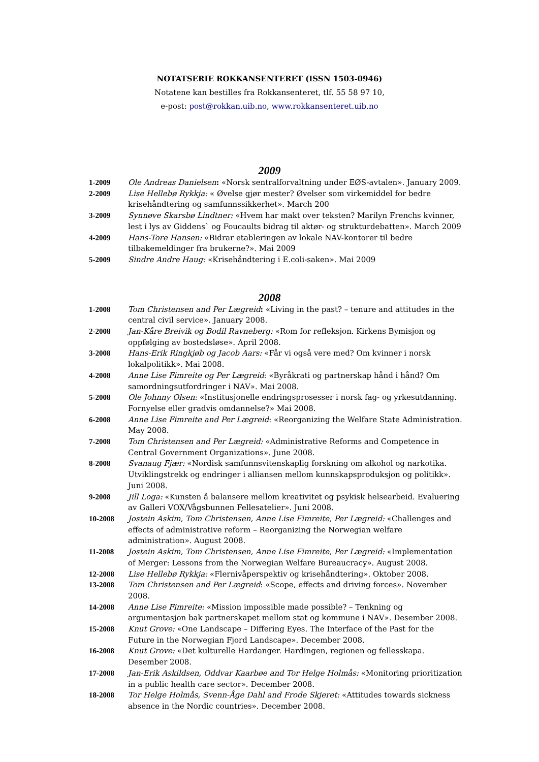NOTATSERIE ROKKANSENTERET (ISSN 1503-0946)
Notatene kan bestilles fra Rokkansenteret, tlf. 55 58 97 10,
e-post: post@rokkan.uib.no, www.rokkansenteret.uib.no
2009
1-2009 Ole Andreas Danielsen: «Norsk sentralforvaltning under EØS-avtalen». January 2009.
2-2009 Lise Hellebø Rykkja: « Øvelse gjør mester? Øvelser som virkemiddel for bedre krisehåndtering og samfunnssikkerhet». March 200
3-2009 Synnøve Skarsbø Lindtner: «Hvem har makt over teksten? Marilyn Frenchs kvinner, lest i lys av Giddens` og Foucaults bidrag til aktør- og strukturdebatten». March 2009
4-2009 Hans-Tore Hansen: «Bidrar etableringen av lokale NAV-kontorer til bedre tilbakemeldinger fra brukerne?». Mai 2009
5-2009 Sindre Andre Haug: «Krisehåndtering i E.coli-saken». Mai 2009
2008
1-2008 Tom Christensen and Per Lægreid: «Living in the past? – tenure and attitudes in the central civil service». January 2008.
2-2008 Jan-Kåre Breivik og Bodil Ravneberg: «Rom for refleksjon. Kirkens Bymisjon og oppfølging av bostedsløse». April 2008.
3-2008 Hans-Erik Ringkjøb og Jacob Aars: «Får vi også vere med? Om kvinner i norsk lokalpolitikk». Mai 2008.
4-2008 Anne Lise Fimreite og Per Lægreid: «Byråkrati og partnerskap hånd i hånd? Om samordningsutfordringer i NAV». Mai 2008.
5-2008 Ole Johnny Olsen: «Institusjonelle endringsprosesser i norsk fag- og yrkesutdanning. Fornyelse eller gradvis omdannelse?» Mai 2008.
6-2008 Anne Lise Fimreite and Per Lægreid: «Reorganizing the Welfare State Administration. May 2008.
7-2008 Tom Christensen and Per Lægreid: «Administrative Reforms and Competence in Central Government Organizations». June 2008.
8-2008 Svanaug Fjær: «Nordisk samfunnsvitenskaplig forskning om alkohol og narkotika. Utviklingstrekk og endringer i alliansen mellom kunnskapsproduksjon og politikk». Juni 2008.
9-2008 Jill Loga: «Kunsten å balansere mellom kreativitet og psykisk helsearbeid. Evaluering av Galleri VOX/Vågsbunnen Fellesatelier». Juni 2008.
10-2008 Jostein Askim, Tom Christensen, Anne Lise Fimreite, Per Lægreid: «Challenges and effects of administrative reform – Reorganizing the Norwegian welfare administration». August 2008.
11-2008 Jostein Askim, Tom Christensen, Anne Lise Fimreite, Per Lægreid: «Implementation of Merger: Lessons from the Norwegian Welfare Bureaucracy». August 2008.
12-2008 Lise Hellebø Rykkja: «Flernivåperspektiv og krisehåndtering». Oktober 2008.
13-2008 Tom Christensen and Per Lægreid: «Scope, effects and driving forces». November 2008.
14-2008 Anne Lise Fimreite: «Mission impossible made possible? – Tenkning og argumentasjon bak partnerskapet mellom stat og kommune i NAV». Desember 2008.
15-2008 Knut Grove: «One Landscape – Differing Eyes. The Interface of the Past for the Future in the Norwegian Fjord Landscape». December 2008.
16-2008 Knut Grove: «Det kulturelle Hardanger. Hardingen, regionen og fellesskapa. Desember 2008.
17-2008 Jan-Erik Askildsen, Oddvar Kaarbøe and Tor Helge Holmås: «Monitoring prioritization in a public health care sector». December 2008.
18-2008 Tor Helge Holmås, Svenn-Åge Dahl and Frode Skjeret: «Attitudes towards sickness absence in the Nordic countries». December 2008.